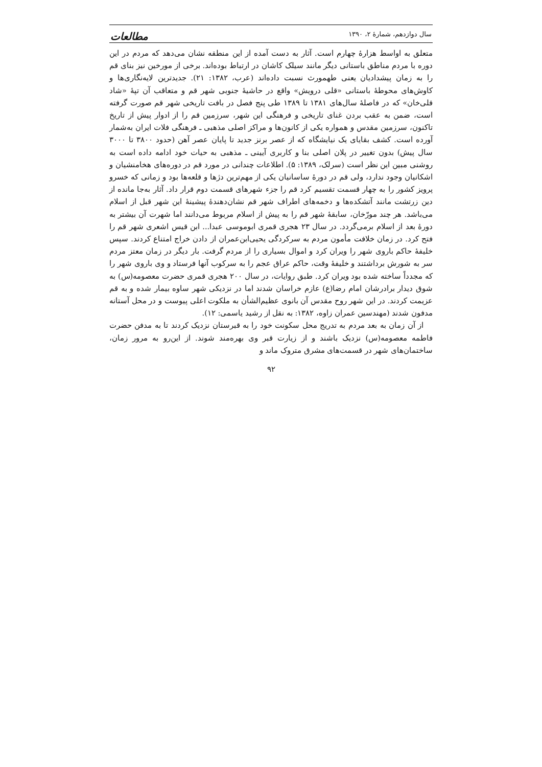سال دوازدهم، شمارۀ ۲، ۱۳۹۰ مطالعات
متعلق به اواسط هزارۀ چهارم است. آثار به دست آمده از این منطقه نشان می‌دهد که مردم در این دوره با مردم مناطق باستانی دیگر مانند سیلک کاشان در ارتباط بوده‌اند. برخی از مورخین نیز بنای قم را به زمان پیشدادیان یعنی طهمورث نسبت داده‌اند (عرب، ۱۳۸۲: ۲۱). جدیدترین لایه‌نگاری‌ها و کاوش‌های محوطۀ باستانی «قلی درویش» واقع در حاشیۀ جنوبی شهر قم و متعاقب آن تپۀ «شاد قلی‌خان» که در فاصلۀ سال‌های ۱۳۸۱ تا ۱۳۸۹ طی پنج فصل در بافت تاریخی شهر قم صورت گرفته است، ضمن به عقب بردن غنای تاریخی و فرهنگی این شهر، سرزمین قم را از ادوار پیش از تاریخ تاکنون، سرزمین مقدس و همواره یکی از کانون‌ها و مراکز اصلی مذهبی ـ فرهنگی فلات ایران به‌شمار آورده است. کشف بقایای یک نیایشگاه که از عصر برنز جدید تا پایان عصر آهن (حدود ۳۸۰۰ تا ۳۰۰۰ سال پیش) بدون تغییر در پلان اصلی بنا و کاربری آیینی ـ مذهبی به حیات خود ادامه داده است به روشنی مبین این نظر است (سرلک، ۱۳۸۹: ۵). اطلاعات چندانی در مورد قم در دوره‌های هخامنشیان و اشکانیان وجود ندارد، ولی قم در دورۀ ساسانیان یکی از مهم‌ترین دژها و قلعه‌ها بود و زمانی که خسرو پرویز کشور را به چهار قسمت تقسیم کرد قم را جزء شهرهای قسمت دوم قرار داد. آثار به‌جا مانده از دین زرتشت مانند آتشکده‌ها و دخمه‌های اطراف شهر قم نشان‌دهندۀ پیشینۀ این شهر قبل از اسلام می‌باشد. هر چند مورّخان، سابقۀ شهر قم را به پیش از اسلام مربوط می‌دانند اما شهرت آن بیشتر به دورۀ بعد از اسلام برمی‌گردد. در سال ۲۳ هجری قمری ابوموسی عبدا... ابن قیس اشعری شهر قم را فتح کرد. در زمان خلافت مأمون مردم به سرکردگی یحیی‌ابن‌عمران از دادن خراج امتناع کردند. سپس خلیفۀ حاکم باروی شهر را ویران کرد و اموال بسیاری را از مردم گرفت. بار دیگر در زمان معتز مردم سر به شورش برداشتند و خلیفۀ وقت، حاکم عراق عجم را به سرکوب آنها فرستاد و وی باروی شهر را که مجدداً ساخته شده بود ویران کرد. طبق روایات، در سال ۲۰۰ هجری قمری حضرت معصومه(س) به شوق دیدار برادرشان امام رضا(ع) عازم خراسان شدند اما در نزدیکی شهر ساوه بیمار شده و به قم عزیمت کردند. در این شهر روح مقدس آن بانوی عظیم‌الشأن به ملکوت اعلی پیوست و در محل آستانه مدفون شدند (مهندسین عمران زاوه، ۱۳۸۲: به نقل از رشید یاسمی: ۱۲).
از آن زمان به بعد مردم به تدریج محل سکونت خود را به قبرستان نزدیک کردند تا به مدفن حضرت فاطمه معصومه(س) نزدیک باشند و از زیارت قبر وی بهره‌مند شوند. از این‌رو به مرور زمان، ساختمان‌های شهر در قسمت‌های مشرق متروک ماند و
۹۲